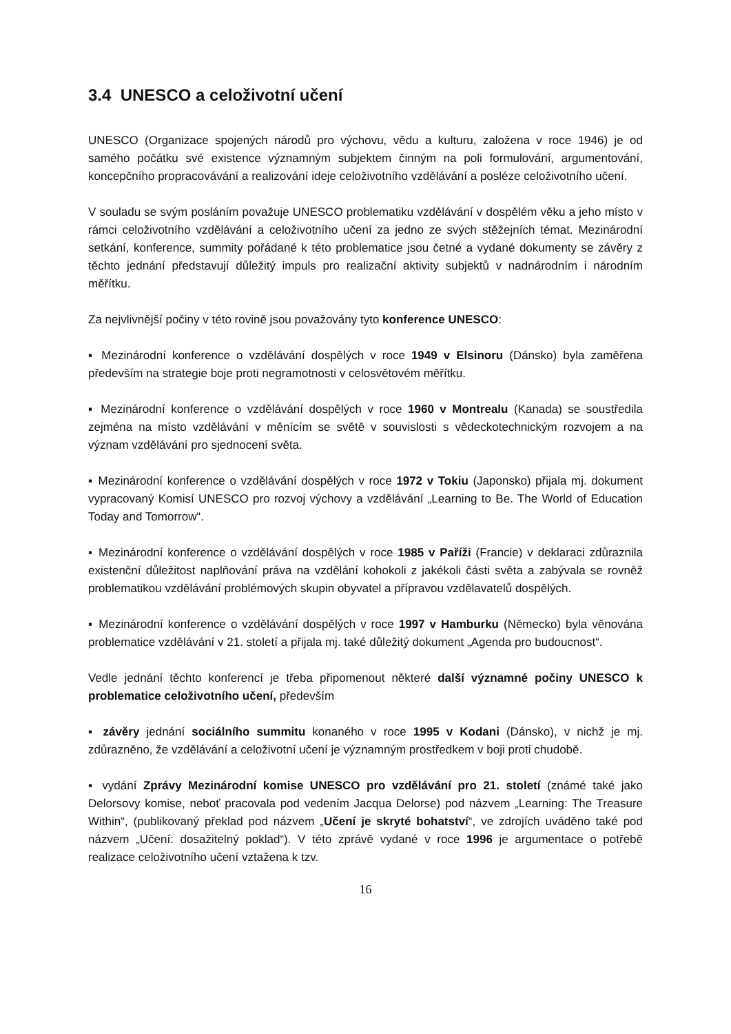3.4 UNESCO a celoživotní učení
UNESCO (Organizace spojených národů pro výchovu, vědu a kulturu, založena v roce 1946) je od samého počátku své existence významným subjektem činným na poli formulování, argumentování, koncepčního propracovávání a realizování ideje celoživotního vzdělávání a posléze celoživotního učení.
V souladu se svým posláním považuje UNESCO problematiku vzdělávání v dospělém věku a jeho místo v rámci celoživotního vzdělávání a celoživotního učení za jedno ze svých stěžejních témat. Mezinárodní setkání, konference, summity pořádané k této problematice jsou četné a vydané dokumenty se závěry z těchto jednání představují důležitý impuls pro realizační aktivity subjektů v nadnárodním i národním měřítku.
Za nejvlivnější počiny v této rovině jsou považovány tyto konference UNESCO:
▪ Mezinárodní konference o vzdělávání dospělých v roce 1949 v Elsinoru (Dánsko) byla zaměřena především na strategie boje proti negramotnosti v celosvětovém měřítku.
▪ Mezinárodní konference o vzdělávání dospělých v roce 1960 v Montrealu (Kanada) se soustředila zejména na místo vzdělávání v měnícím se světě v souvislosti s vědeckotechnickým rozvojem a na význam vzdělávání pro sjednocení světa.
▪ Mezinárodní konference o vzdělávání dospělých v roce 1972 v Tokiu (Japonsko) přijala mj. dokument vypracovaný Komisí UNESCO pro rozvoj výchovy a vzdělávání „Learning to Be. The World of Education Today and Tomorrow“.
▪ Mezinárodní konference o vzdělávání dospělých v roce 1985 v Paříži (Francie) v deklaraci zdůraznila existenční důležitost naplňování práva na vzdělání kohokoli z jakékoli části světa a zabývala se rovněž problematikou vzdělávání problémových skupin obyvatel a přípravou vzdělavatelů dospělých.
▪ Mezinárodní konference o vzdělávání dospělých v roce 1997 v Hamburku (Německo) byla věnována problematice vzdělávání v 21. století a přijala mj. také důležitý dokument „Agenda pro budoucnost“.
Vedle jednání těchto konferencí je třeba připomenout některé další významné počiny UNESCO k problematice celoživotního učení, především
▪ závěry jednání sociálního summitu konaného v roce 1995 v Kodani (Dánsko), v nichž je mj. zdůrazněno, že vzdělávání a celoživotní učení je významným prostředkem v boji proti chudobě.
▪ vydání Zprávy Mezinárodní komise UNESCO pro vzdělávání pro 21. století (známé také jako Delorsovy komise, neboť pracovala pod vedením Jacqua Delorse) pod názvem „Learning: The Treasure Within“, (publikovaný překlad pod názvem „Učení je skryté bohatství“, ve zdrojích uváděno také pod názvem „Učení: dosažitelný poklad“). V této zprávě vydané v roce 1996 je argumentace o potřebě realizace celoživotního učení vztažena k tzv.
16